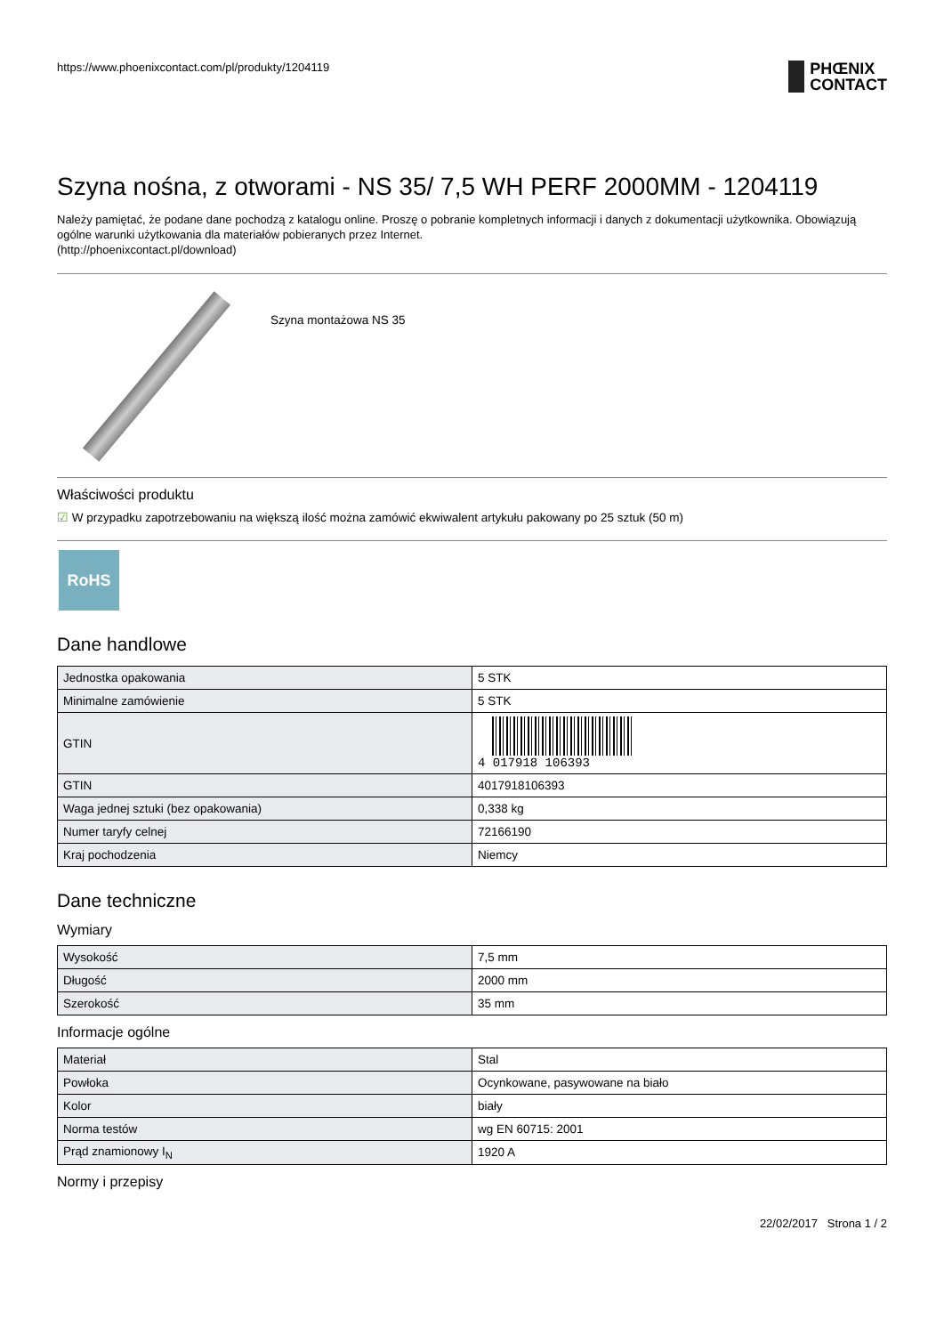https://www.phoenixcontact.com/pl/produkty/1204119
PHŒNIX
CONTACT
Szyna nośna, z otworami - NS 35/ 7,5 WH PERF 2000MM - 1204119
Należy pamiętać, że podane dane pochodzą z katalogu online. Proszę o pobranie kompletnych informacji i danych z dokumentacji użytkownika. Obowiązują ogólne warunki użytkowania dla materiałów pobieranych przez Internet.
(http://phoenixcontact.pl/download)
Szyna montażowa NS 35
Właściwości produktu
☑ W przypadku zapotrzebowaniu na większą ilość można zamówić ekwiwalent artykułu pakowany po 25 sztuk (50 m)
RoHS
Dane handlowe
| Jednostka opakowania | 5 STK |
| Minimalne zamówienie | 5 STK |
| GTIN | 4 017918 106393 |
| GTIN | 4017918106393 |
| Waga jednej sztuki (bez opakowania) | 0,338 kg |
| Numer taryfy celnej | 72166190 |
| Kraj pochodzenia | Niemcy |
Dane techniczne
Wymiary
| Wysokość | 7,5 mm |
| Długość | 2000 mm |
| Szerokość | 35 mm |
Informacje ogólne
| Materiał | Stal |
| Powłoka | Ocynkowane, pasywowane na biało |
| Kolor | biały |
| Norma testów | wg EN 60715: 2001 |
| Prąd znamionowy I<sub>N</sub> | 1920 A |
Normy i przepisy
22/02/2017 Strona 1 / 2